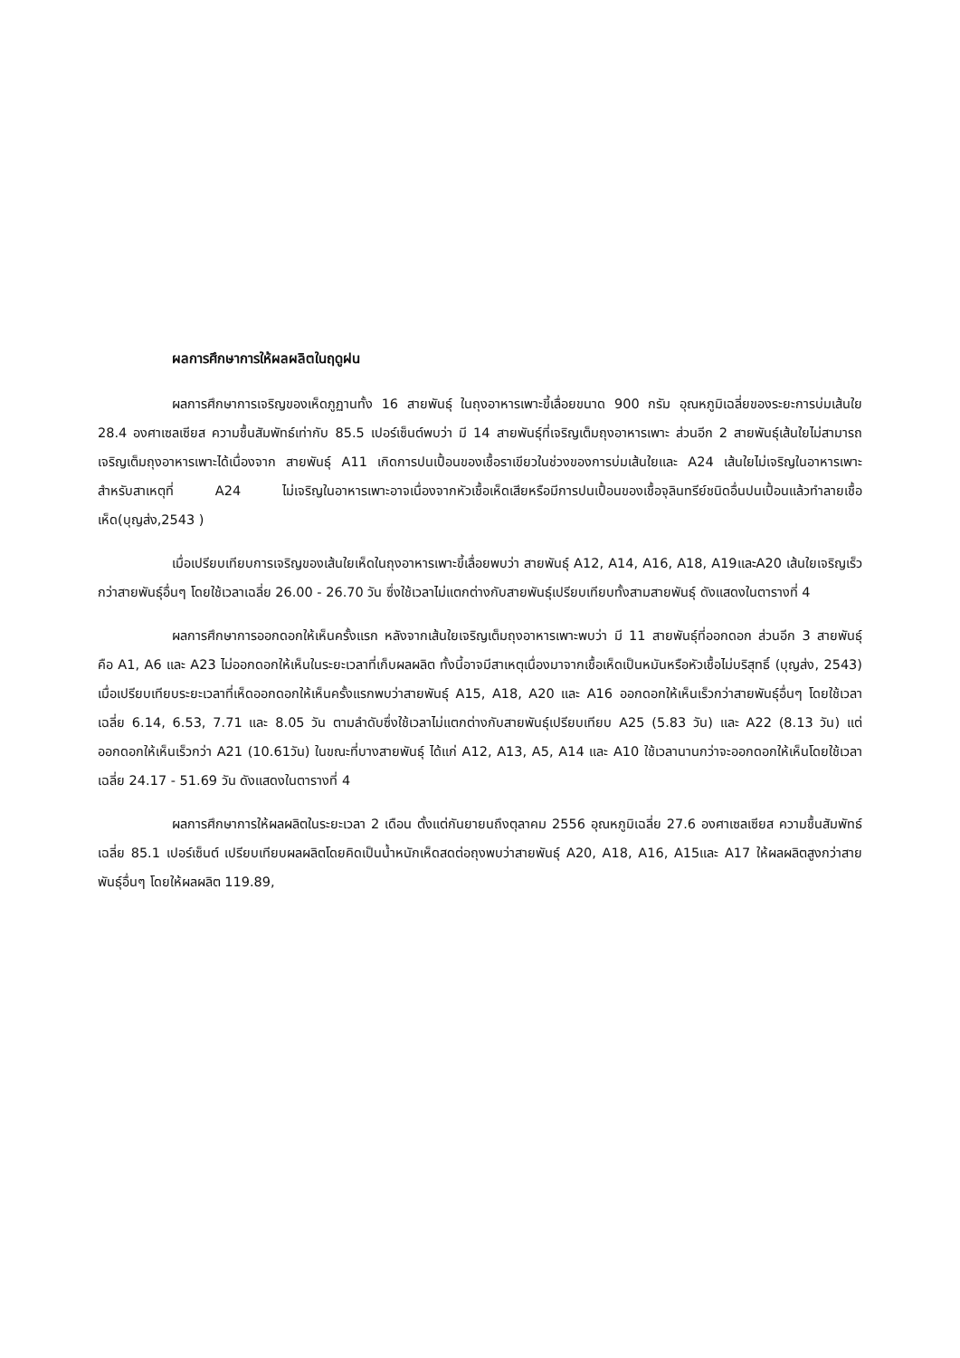ผลการศึกษาการให้ผลผลิตในฤดูฝน
ผลการศึกษาการเจริญของเห็ดภูฏานทั้ง 16 สายพันธุ์ ในถุงอาหารเพาะขี้เลื่อยขนาด 900 กรัม อุณหภูมิเฉลี่ยของระยะการบ่มเส้นใย 28.4 องศาเซลเซียส ความชื้นสัมพัทธ์เท่ากับ 85.5 เปอร์เซ็นต์พบว่า มี 14 สายพันธุ์ที่เจริญเต็มถุงอาหารเพาะ ส่วนอีก 2 สายพันธุ์เส้นใยไม่สามารถเจริญเต็มถุงอาหารเพาะได้เนื่องจาก สายพันธุ์ A11 เกิดการปนเปื้อนของเชื้อราเขียวในช่วงของการบ่มเส้นใยและ A24 เส้นใยไม่เจริญในอาหารเพาะ สำหรับสาเหตุที่ A24 ไม่เจริญในอาหารเพาะอาจเนื่องจากหัวเชื้อเห็ดเสียหรือมีการปนเปื้อนของเชื้อจุลินทรีย์ชนิดอื่นปนเปื้อนแล้วทำลายเชื้อเห็ด(บุญส่ง,2543 )
เมื่อเปรียบเทียบการเจริญของเส้นใยเห็ดในถุงอาหารเพาะขี้เลื่อยพบว่า สายพันธุ์ A12, A14, A16, A18, A19และA20 เส้นใยเจริญเร็วกว่าสายพันธุ์อื่นๆ โดยใช้เวลาเฉลี่ย 26.00 - 26.70 วัน ซึ่งใช้เวลาไม่แตกต่างกับสายพันธุ์เปรียบเทียบทั้งสามสายพันธุ์ ดังแสดงในตารางที่ 4
ผลการศึกษาการออกดอกให้เห็นครั้งแรก หลังจากเส้นใยเจริญเต็มถุงอาหารเพาะพบว่า มี 11 สายพันธุ์ที่ออกดอก ส่วนอีก 3 สายพันธุ์ คือ A1, A6 และ A23 ไม่ออกดอกให้เห็นในระยะเวลาที่เก็บผลผลิต ทั้งนี้อาจมีสาเหตุเนื่องมาจากเชื้อเห็ดเป็นหมันหรือหัวเชื้อไม่บริสุทธิ์ (บุญส่ง, 2543) เมื่อเปรียบเทียบระยะเวลาที่เห็ดออกดอกให้เห็นครั้งแรกพบว่าสายพันธุ์ A15, A18, A20 และ A16 ออกดอกให้เห็นเร็วกว่าสายพันธุ์อื่นๆ โดยใช้เวลาเฉลี่ย 6.14, 6.53, 7.71 และ 8.05 วัน ตามลำดับซึ่งใช้เวลาไม่แตกต่างกับสายพันธุ์เปรียบเทียบ A25 (5.83 วัน) และ A22 (8.13 วัน) แต่ออกดอกให้เห็นเร็วกว่า A21 (10.61วัน) ในขณะที่บางสายพันธุ์ ได้แก่ A12, A13, A5, A14 และ A10 ใช้เวลานานกว่าจะออกดอกให้เห็นโดยใช้เวลาเฉลี่ย 24.17 - 51.69 วัน ดังแสดงในตารางที่ 4
ผลการศึกษาการให้ผลผลิตในระยะเวลา 2 เดือน ตั้งแต่กันยายนถึงตุลาคม 2556 อุณหภูมิเฉลี่ย 27.6 องศาเซลเซียส ความชื้นสัมพัทธ์เฉลี่ย 85.1 เปอร์เซ็นต์ เปรียบเทียบผลผลิตโดยคิดเป็นน้ำหนักเห็ดสดต่อถุงพบว่าสายพันธุ์ A20, A18, A16, A15และ A17 ให้ผลผลิตสูงกว่าสายพันธุ์อื่นๆ โดยให้ผลผลิต 119.89,